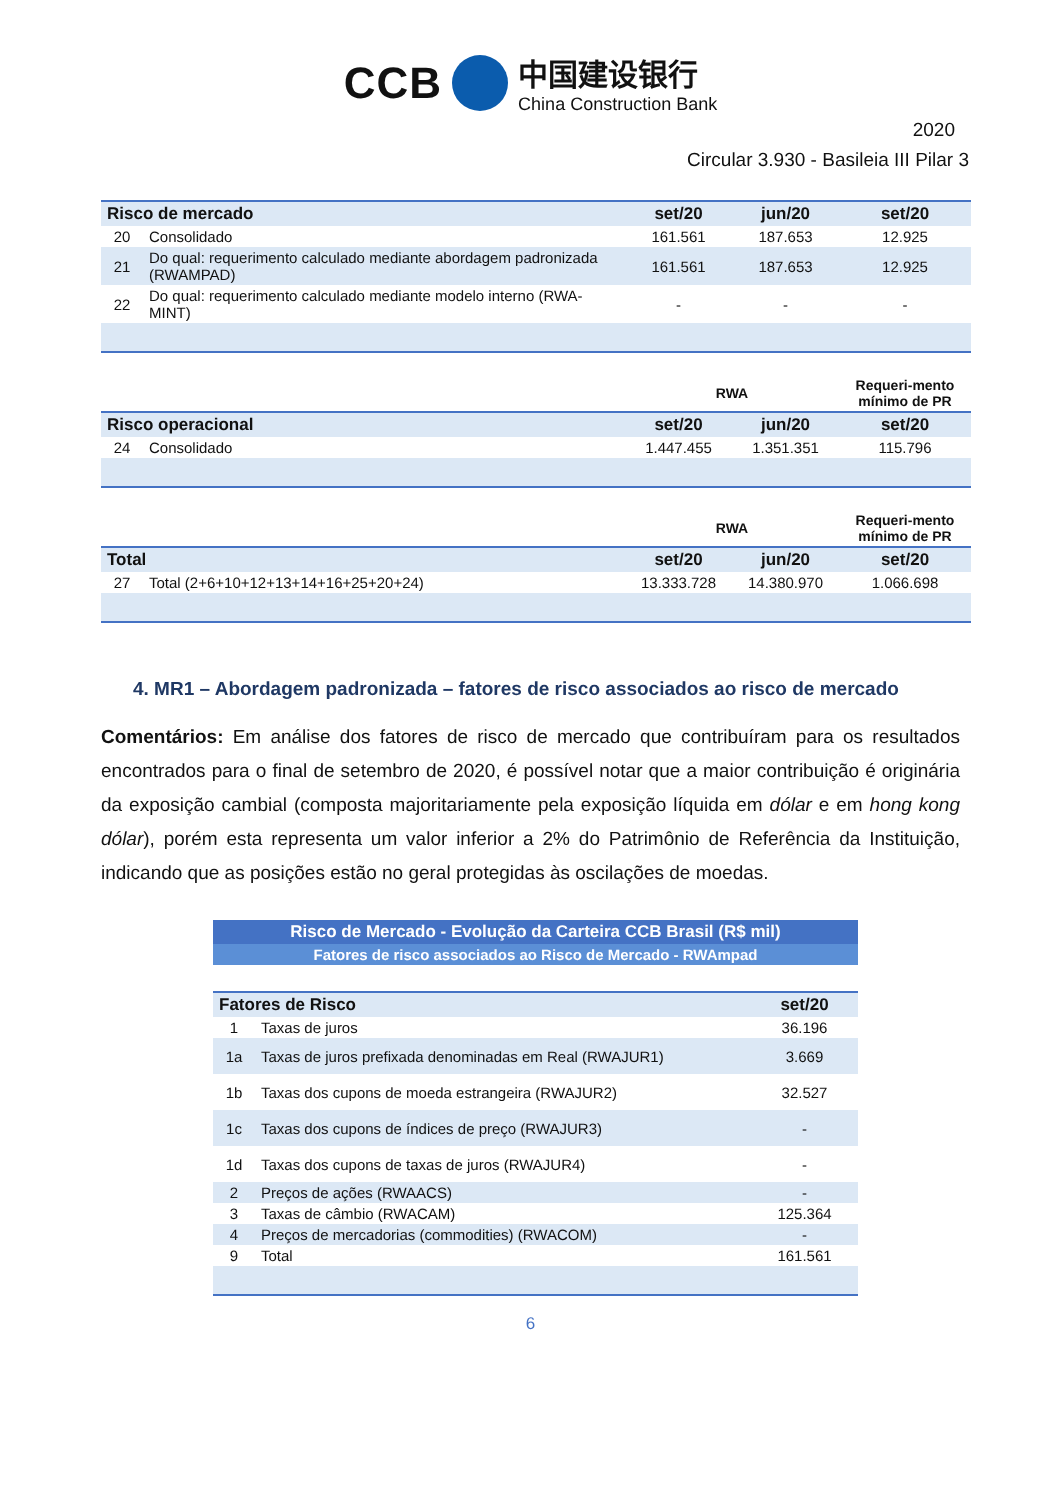CCB
中国建设银行
China Construction Bank
2020
Circular 3.930 - Basileia III Pilar 3
| Risco de mercado | | set/20 | jun/20 | set/20 |
| --- | --- | --- | --- | --- |
| 20 | Consolidado | 161.561 | 187.653 | 12.925 |
| 21 | Do qual: requerimento calculado mediante abordagem padronizada (RWAMPAD) | 161.561 | 187.653 | 12.925 |
| 22 | Do qual: requerimento calculado mediante modelo interno (RWA-MINT) | - | - | - |
| | | RWA | | Requeri-mento mínimo de PR |
| --- | --- | --- | --- | --- |
| Risco operacional | | set/20 | jun/20 | set/20 |
| 24 | Consolidado | 1.447.455 | 1.351.351 | 115.796 |
| | | RWA | | Requeri-mento mínimo de PR |
| --- | --- | --- | --- | --- |
| Total | | set/20 | jun/20 | set/20 |
| 27 | Total (2+6+10+12+13+14+16+25+20+24) | 13.333.728 | 14.380.970 | 1.066.698 |
4. MR1 – Abordagem padronizada – fatores de risco associados ao risco de mercado
Comentários: Em análise dos fatores de risco de mercado que contribuíram para os resultados encontrados para o final de setembro de 2020, é possível notar que a maior contribuição é originária da exposição cambial (composta majoritariamente pela exposição líquida em dólar e em hong kong dólar), porém esta representa um valor inferior a 2% do Patrimônio de Referência da Instituição, indicando que as posições estão no geral protegidas às oscilações de moedas.
| Risco de Mercado - Evolução da Carteira CCB Brasil (R$ mil) | | |
| Fatores de risco associados ao Risco de Mercado - RWAmpad | | |
| Fatores de Risco | | set/20 |
| 1 | Taxas de juros | 36.196 |
| 1a | Taxas de juros prefixada denominadas em Real (RWAJUR1) | 3.669 |
| 1b | Taxas dos cupons de moeda estrangeira (RWAJUR2) | 32.527 |
| 1c | Taxas dos cupons de índices de preço (RWAJUR3) | - |
| 1d | Taxas dos cupons de taxas de juros (RWAJUR4) | - |
| 2 | Preços de ações (RWAACS) | - |
| 3 | Taxas de câmbio (RWACAM) | 125.364 |
| 4 | Preços de mercadorias (commodities) (RWACOM) | - |
| 9 | Total | 161.561 |
6